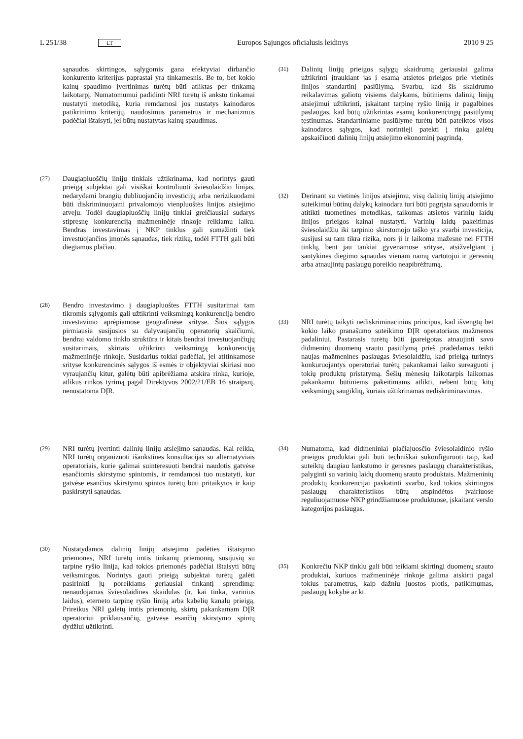L 251/38 LT Europos Sąjungos oficialusis leidinys 2010 9 25
sąnaudos skirtingos, sąlygomis gana efektyviai dirbančio konkurento kriterijus paprastai yra tinkamesnis. Be to, bet kokio kainų spaudimo įvertinimas turėtų būti atliktas per tinkamą laikotarpį. Numatomumui padidinti NRI turėtų iš anksto tinkamai nustatyti metodiką, kuria remdamosi jos nustatys kainodaros patikrinimo kriterijų, naudosimus parametrus ir mechanizmus padėčiai ištaisyti, jei būtų nustatytas kainų spaudimas.
(27)
Daugiapluoščių linijų tinklais užtikrinama, kad norintys gauti prieigą subjektai gali visiškai kontroliuoti šviesolaidžio linijas, nedarydami brangių dubliuojančių investicijų arba nerizikuodami būti diskriminuojami privalomojo vienpluoštės linijos atsiejimo atveju. Todėl daugiapluoščių linijų tinklai greičiausiai sudarys stipresnę konkurenciją mažmeninėje rinkoje reikiamu laiku. Bendras investavimas į NKP tinklus gali sumažinti tiek investuojančios įmonės sąnaudas, tiek riziką, todėl FTTH gali būti diegiamos plačiau.
(28)
Bendro investavimo į daugiapluoštes FTTH susitarimai tam tikromis sąlygomis gali užtikrinti veiksmingą konkurenciją bendro investavimo aprėpiamose geografinėse srityse. Šios sąlygos pirmiausia susijusios su dalyvaujančių operatorių skaičiumi, bendrai valdomo tinklo struktūra ir kitais bendrai investuojančiųjų susitarimais, skirtais užtikrinti veiksmingą konkurenciją mažmeninėje rinkoje. Susidarius tokiai padėčiai, jei atitinkamose srityse konkurencinės sąlygos iš esmės ir objektyviai skiriasi nuo vyraujančių kitur, galėtų būti apibrėžiama atskira rinka, kurioje, atlikus rinkos tyrimą pagal Direktyvos 2002/21/EB 16 straipsnį, nenustatoma DĮR.
(29)
NRI turėtų įvertinti dalinių linijų atsiejimo sąnaudas. Kai reikia, NRI turėtų organizuoti išankstines konsultacijas su alternatyviais operatoriais, kurie galimai suinteresuoti bendrai naudotis gatvėse esančiomis skirstymo spintomis, ir remdamosi tuo nustatyti, kur gatvėse esančios skirstymo spintos turėtų būti pritaikytos ir kaip paskirstyti sąnaudas.
(30)
Nustatydamos dalinių linijų atsiejimo padėties ištaisymo priemones, NRI turėtų imtis tinkamų priemonių, susijusių su tarpine ryšio linija, kad tokios priemonės padėčiai ištaisyti būtų veiksmingos. Norintys gauti prieigą subjektai turėtų galėti pasirinkti jų poreikiams geriausiai tinkantį sprendimą: nenaudojamas šviesolaidines skaidulas (ir, kai tinka, varinius laidus), eterneto tarpinę ryšio liniją arba kabelių kanalų prieigą. Prireikus NRI galėtų imtis priemonių, skirtų pakankamam DĮR operatoriui priklausančių, gatvėse esančių skirstymo spintų dydžiui užtikrinti.
(31)
Dalinių linijų prieigos sąlygų skaidrumą geriausiai galima užtikrinti įtraukiant jas į esamą atsietos prieigos prie vietinės linijos standartinį pasiūlymą. Svarbu, kad šis skaidrumo reikalavimas galiotų visiems dalykams, būtiniems dalinių linijų atsiejimui užtikrinti, įskaitant tarpinę ryšio liniją ir pagalbines paslaugas, kad būtų užtikrintas esamų konkurencingų pasiūlymų tęstinumas. Standartiniame pasiūlyme turėtų būti pateiktos visos kainodaros sąlygos, kad norintieji patekti į rinką galėtų apskaičiuoti dalinių linijų atsiejimo ekonominį pagrindą.
(32)
Derinant su vietinės linijos atsiejimu, visų dalinių linijų atsiejimo suteikimui būtinų dalykų kainodara turi būti pagrįsta sąnaudomis ir atitikti tuometines metodikas, taikomas atsietos varinių laidų linijos prieigos kainai nustatyti. Varinių laidų pakeitimas šviesolaidžiu iki tarpinio skirstomojo taško yra svarbi investicija, susijusi su tam tikra rizika, nors ji ir laikoma mažesne nei FTTH tinklų, bent jau tankiai gyvenamose srityse, atsižvelgiant į santykines diegimo sąnaudas vienam namų vartotojui ir geresnių arba atnaujintų paslaugų poreikio neapibrėžtumą.
(33)
NRI turėtų taikyti nediskriminacinius principus, kad išvengtų bet kokio laiko pranašumo suteikimo DĮR operatoriaus mažmenos padaliniui. Pastarasis turėtų būti įpareigotas atnaujinti savo didmeninį duomenų srauto pasiūlymą prieš pradėdamas teikti naujas mažmenines paslaugas šviesolaidžiu, kad prieigą turintys konkuruojantys operatoriai turėtų pakankamai laiko sureaguoti į tokių produktų pristatymą. Šešių mėnesių laikotarpis laikomas pakankamu būtiniems pakeitimams atlikti, nebent būtų kitų veiksmingų saugiklių, kuriais užtikrinamas nediskriminavimas.
(34)
Numatoma, kad didmeniniai plačiajuosčio šviesolaidinio ryšio prieigos produktai gali būti techniškai sukonfigūruoti taip, kad suteiktų daugiau lankstumo ir geresnes paslaugų charakteristikas, palyginti su varinių laidų duomenų srauto produktais. Mažmeninių produktų konkurencijai paskatinti svarbu, kad tokios skirtingos paslaugų charakteristikos būtų atspindėtos įvairiuose reguliuojamuose NKP grindžiamuose produktuose, įskaitant verslo kategorijos paslaugas.
(35)
Konkrečiu NKP tinklu gali būti teikiami skirtingi duomenų srauto produktai, kuriuos mažmeninėje rinkoje galima atskirti pagal tokius parametrus, kaip dažnių juostos plotis, patikimumas, paslaugų kokybė ar kt.